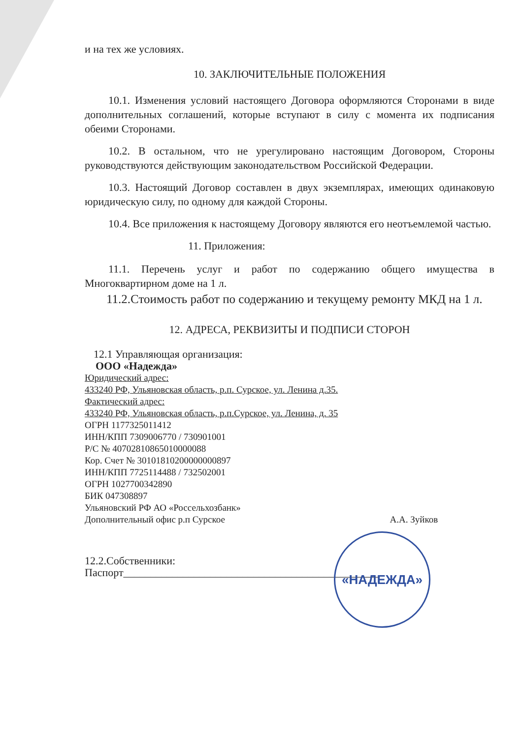и на тех же условиях.
10. ЗАКЛЮЧИТЕЛЬНЫЕ ПОЛОЖЕНИЯ
10.1. Изменения условий настоящего Договора оформляются Сторонами в виде дополнительных соглашений, которые вступают в силу с момента их подписания обеими Сторонами.
10.2. В остальном, что не урегулировано настоящим Договором, Стороны руководствуются действующим законодательством Российской Федерации.
10.3. Настоящий Договор составлен в двух экземплярах, имеющих одинаковую юридическую силу, по одному для каждой Стороны.
10.4. Все приложения к настоящему Договору являются его неотъемлемой частью.
11. Приложения:
11.1. Перечень услуг и работ по содержанию общего имущества в Многоквартирном доме на 1 л.
11.2.Стоимость работ по содержанию и текущему ремонту МКД на 1 л.
12. АДРЕСА, РЕКВИЗИТЫ И ПОДПИСИ СТОРОН
12.1 Управляющая организация:
ООО «Надежда»
Юридический адрес:
433240 РФ, Ульяновская область, р.п. Сурское, ул. Ленина д.35.
Фактический адрес:
433240 РФ, Ульяновская область, р.п.Сурское, ул. Ленина, д. 35
ОГРН 1177325011412
ИНН/КПП 7309006770 / 730901001
Р/С № 40702810865010000088
Кор. Счет № 30101810200000000897
ИНН/КПП 7725114488 / 732502001
ОГРН 1027700342890
БИК 047308897
Ульяновский РФ АО «Россельхозбанк»
Дополнительный офис р.п Сурское А.А. Зуйков
12.2.Собственники:
Паспорт_______________________________________________
«НАДЕЖДА»